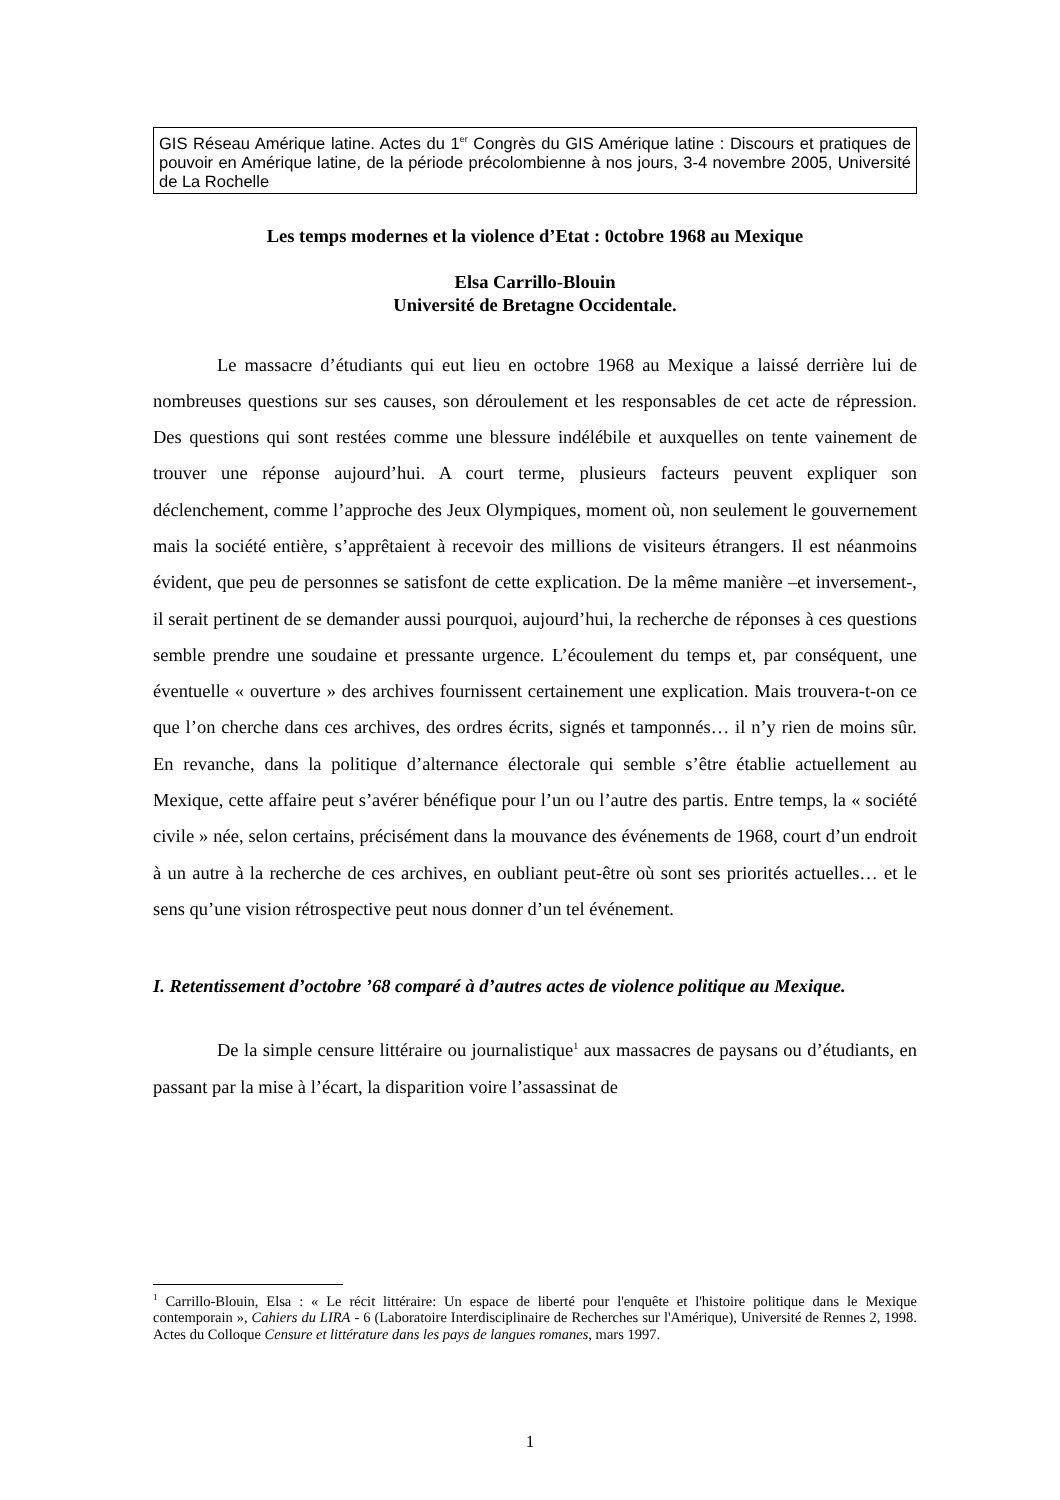GIS Réseau Amérique latine. Actes du 1<sup>er</sup> Congrès du GIS Amérique latine : Discours et pratiques de pouvoir en Amérique latine, de la période précolombienne à nos jours, 3-4 novembre 2005, Université de La Rochelle
Les temps modernes et la violence d’Etat : 0ctobre 1968 au Mexique
Elsa Carrillo-Blouin
Université de Bretagne Occidentale.
Le massacre d’étudiants qui eut lieu en octobre 1968 au Mexique a laissé derrière lui de nombreuses questions sur ses causes, son déroulement et les responsables de cet acte de répression. Des questions qui sont restées comme une blessure indélébile et auxquelles on tente vainement de trouver une réponse aujourd’hui. A court terme, plusieurs facteurs peuvent expliquer son déclenchement, comme l’approche des Jeux Olympiques, moment où, non seulement le gouvernement mais la société entière, s’apprêtaient à recevoir des millions de visiteurs étrangers. Il est néanmoins évident, que peu de personnes se satisfont de cette explication. De la même manière –et inversement-, il serait pertinent de se demander aussi pourquoi, aujourd’hui, la recherche de réponses à ces questions semble prendre une soudaine et pressante urgence. L’écoulement du temps et, par conséquent, une éventuelle « ouverture » des archives fournissent certainement une explication. Mais trouvera-t-on ce que l’on cherche dans ces archives, des ordres écrits, signés et tamponnés… il n’y rien de moins sûr. En revanche, dans la politique d’alternance électorale qui semble s’être établie actuellement au Mexique, cette affaire peut s’avérer bénéfique pour l’un ou l’autre des partis. Entre temps, la « société civile » née, selon certains, précisément dans la mouvance des événements de 1968, court d’un endroit à un autre à la recherche de ces archives, en oubliant peut-être où sont ses priorités actuelles… et le sens qu’une vision rétrospective peut nous donner d’un tel événement.
I. Retentissement d’octobre ’68 comparé à d’autres actes de violence politique au Mexique.
De la simple censure littéraire ou journalistique<sup>1</sup> aux massacres de paysans ou d’étudiants, en passant par la mise à l’écart, la disparition voire l’assassinat de
<sup>1</sup> Carrillo-Blouin, Elsa : « Le récit littéraire: Un espace de liberté pour l'enquête et l'histoire politique dans le Mexique contemporain », Cahiers du LIRA - 6 (Laboratoire Interdisciplinaire de Recherches sur l'Amérique), Université de Rennes 2, 1998. Actes du Colloque Censure et littérature dans les pays de langues romanes, mars 1997.
1